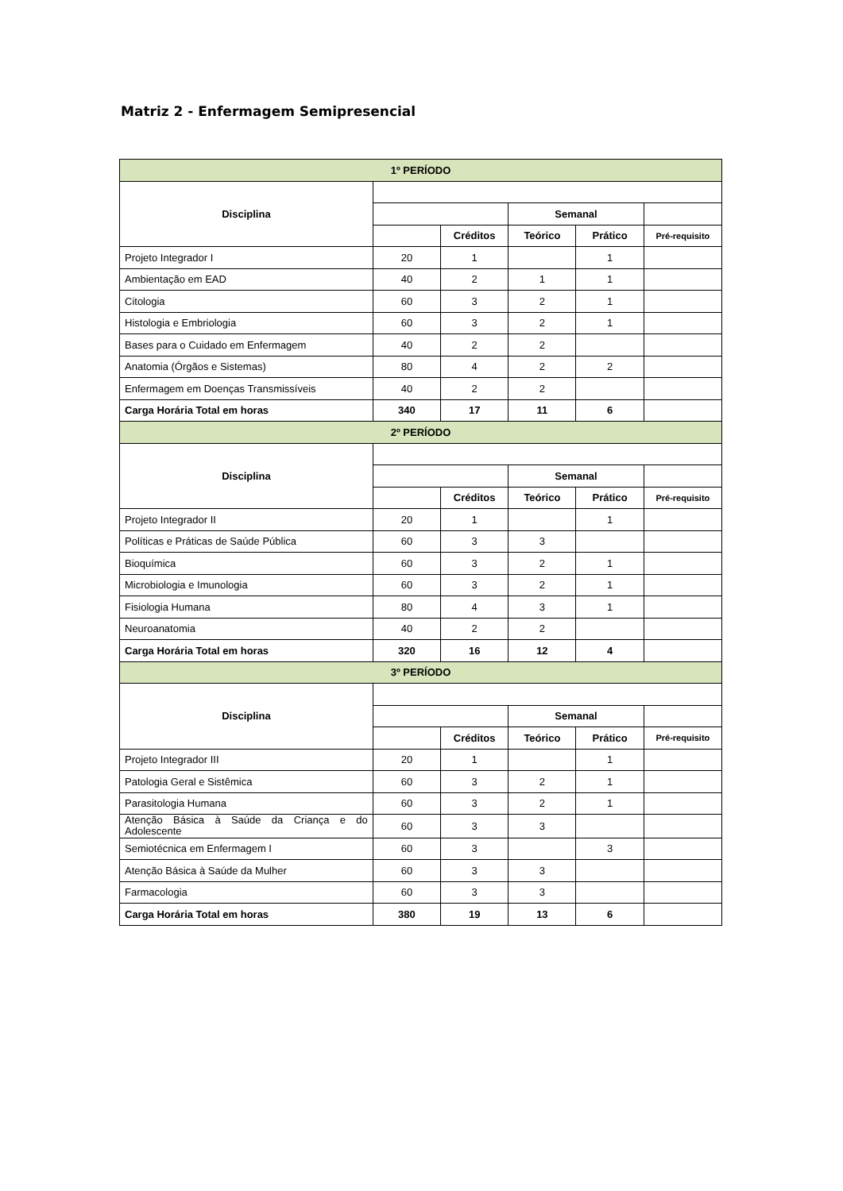Matriz 2 - Enfermagem Semipresencial
| 1º PERÍODO | | | | | |
| Disciplina | | | | | |
| | | | Semanal | | |
| | | Créditos | Teórico | Prático | Pré-requisito |
| Projeto Integrador I | 20 | 1 | | 1 | |
| Ambientação em EAD | 40 | 2 | 1 | 1 | |
| Citologia | 60 | 3 | 2 | 1 | |
| Histologia e Embriologia | 60 | 3 | 2 | 1 | |
| Bases para o Cuidado em Enfermagem | 40 | 2 | 2 | | |
| Anatomia (Órgãos e Sistemas) | 80 | 4 | 2 | 2 | |
| Enfermagem em Doenças Transmissíveis | 40 | 2 | 2 | | |
| Carga Horária Total em horas | 340 | 17 | 11 | 6 | |
| 2º PERÍODO | | | | | |
| Disciplina | | | | | |
| | | | Semanal | | |
| | | Créditos | Teórico | Prático | Pré-requisito |
| Projeto Integrador II | 20 | 1 | | 1 | |
| Políticas e Práticas de Saúde Pública | 60 | 3 | 3 | | |
| Bioquímica | 60 | 3 | 2 | 1 | |
| Microbiologia e Imunologia | 60 | 3 | 2 | 1 | |
| Fisiologia Humana | 80 | 4 | 3 | 1 | |
| Neuroanatomia | 40 | 2 | 2 | | |
| Carga Horária Total em horas | 320 | 16 | 12 | 4 | |
| 3º PERÍODO | | | | | |
| Disciplina | | | | | |
| | | | Semanal | | |
| | | Créditos | Teórico | Prático | Pré-requisito |
| Projeto Integrador III | 20 | 1 | | 1 | |
| Patologia Geral e Sistêmica | 60 | 3 | 2 | 1 | |
| Parasitologia Humana | 60 | 3 | 2 | 1 | |
| Atenção Básica à Saúde da Criança e do Adolescente | 60 | 3 | 3 | | |
| Semiotécnica em Enfermagem I | 60 | 3 | | 3 | |
| Atenção Básica à Saúde da Mulher | 60 | 3 | 3 | | |
| Farmacologia | 60 | 3 | 3 | | |
| Carga Horária Total em horas | 380 | 19 | 13 | 6 | |